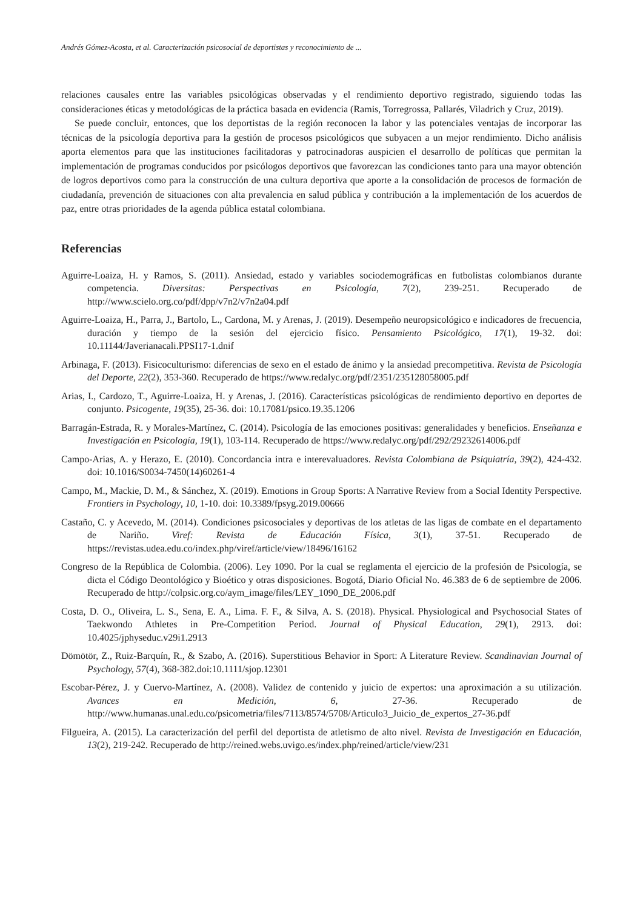Andrés Gómez-Acosta, et al. Caracterización psicosocial de deportistas y reconocimiento de ...
relaciones causales entre las variables psicológicas observadas y el rendimiento deportivo registrado, siguiendo todas las consideraciones éticas y metodológicas de la práctica basada en evidencia (Ramis, Torregrossa, Pallarés, Viladrich y Cruz, 2019).
Se puede concluir, entonces, que los deportistas de la región reconocen la labor y las potenciales ventajas de incorporar las técnicas de la psicología deportiva para la gestión de procesos psicológicos que subyacen a un mejor rendimiento. Dicho análisis aporta elementos para que las instituciones facilitadoras y patrocinadoras auspicien el desarrollo de políticas que permitan la implementación de programas conducidos por psicólogos deportivos que favorezcan las condiciones tanto para una mayor obtención de logros deportivos como para la construcción de una cultura deportiva que aporte a la consolidación de procesos de formación de ciudadanía, prevención de situaciones con alta prevalencia en salud pública y contribución a la implementación de los acuerdos de paz, entre otras prioridades de la agenda pública estatal colombiana.
Referencias
Aguirre-Loaiza, H. y Ramos, S. (2011). Ansiedad, estado y variables sociodemográficas en futbolistas colombianos durante competencia. Diversitas: Perspectivas en Psicología, 7(2), 239-251. Recuperado de http://www.scielo.org.co/pdf/dpp/v7n2/v7n2a04.pdf
Aguirre-Loaiza, H., Parra, J., Bartolo, L., Cardona, M. y Arenas, J. (2019). Desempeño neuropsicológico e indicadores de frecuencia, duración y tiempo de la sesión del ejercicio físico. Pensamiento Psicológico, 17(1), 19-32. doi: 10.11144/Javerianacali.PPSI17-1.dnif
Arbinaga, F. (2013). Fisicoculturismo: diferencias de sexo en el estado de ánimo y la ansiedad precompetitiva. Revista de Psicología del Deporte, 22(2), 353-360. Recuperado de https://www.redalyc.org/pdf/2351/235128058005.pdf
Arias, I., Cardozo, T., Aguirre-Loaiza, H. y Arenas, J. (2016). Características psicológicas de rendimiento deportivo en deportes de conjunto. Psicogente, 19(35), 25-36. doi: 10.17081/psico.19.35.1206
Barragán-Estrada, R. y Morales-Martínez, C. (2014). Psicología de las emociones positivas: generalidades y beneficios. Enseñanza e Investigación en Psicología, 19(1), 103-114. Recuperado de https://www.redalyc.org/pdf/292/29232614006.pdf
Campo-Arias, A. y Herazo, E. (2010). Concordancia intra e interevaluadores. Revista Colombiana de Psiquiatría, 39(2), 424-432. doi: 10.1016/S0034-7450(14)60261-4
Campo, M., Mackie, D. M., & Sánchez, X. (2019). Emotions in Group Sports: A Narrative Review from a Social Identity Perspective. Frontiers in Psychology, 10, 1-10. doi: 10.3389/fpsyg.2019.00666
Castaño, C. y Acevedo, M. (2014). Condiciones psicosociales y deportivas de los atletas de las ligas de combate en el departamento de Nariño. Viref: Revista de Educación Física, 3(1), 37-51. Recuperado de https://revistas.udea.edu.co/index.php/viref/article/view/18496/16162
Congreso de la República de Colombia. (2006). Ley 1090. Por la cual se reglamenta el ejercicio de la profesión de Psicología, se dicta el Código Deontológico y Bioético y otras disposiciones. Bogotá, Diario Oficial No. 46.383 de 6 de septiembre de 2006. Recuperado de http://colpsic.org.co/aym_image/files/LEY_1090_DE_2006.pdf
Costa, D. O., Oliveira, L. S., Sena, E. A., Lima. F. F., & Silva, A. S. (2018). Physical. Physiological and Psychosocial States of Taekwondo Athletes in Pre-Competition Period. Journal of Physical Education, 29(1), 2913. doi: 10.4025/jphyseduc.v29i1.2913
Dömötör, Z., Ruiz-Barquín, R., & Szabo, A. (2016). Superstitious Behavior in Sport: A Literature Review. Scandinavian Journal of Psychology, 57(4), 368-382.doi:10.1111/sjop.12301
Escobar-Pérez, J. y Cuervo-Martínez, A. (2008). Validez de contenido y juicio de expertos: una aproximación a su utilización. Avances en Medición, 6, 27-36. Recuperado de http://www.humanas.unal.edu.co/psicometria/files/7113/8574/5708/Articulo3_Juicio_de_expertos_27-36.pdf
Filgueira, A. (2015). La caracterización del perfil del deportista de atletismo de alto nivel. Revista de Investigación en Educación, 13(2), 219-242. Recuperado de http://reined.webs.uvigo.es/index.php/reined/article/view/231